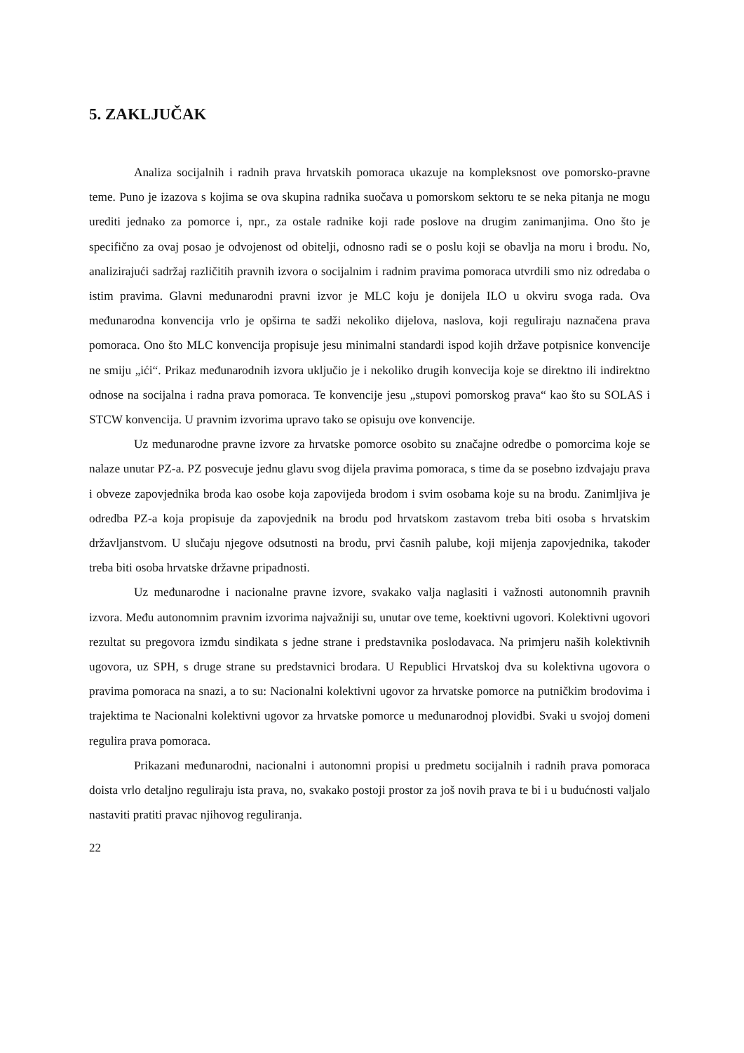5. ZAKLJUČAK
Analiza socijalnih i radnih prava hrvatskih pomoraca ukazuje na kompleksnost ove pomorsko-pravne teme. Puno je izazova s kojima se ova skupina radnika suočava u pomorskom sektoru te se neka pitanja ne mogu urediti jednako za pomorce i, npr., za ostale radnike koji rade poslove na drugim zanimanjima. Ono što je specifično za ovaj posao je odvojenost od obitelji, odnosno radi se o poslu koji se obavlja na moru i brodu. No, analizirajući sadržaj različitih pravnih izvora o socijalnim i radnim pravima pomoraca utvrdili smo niz odredaba o istim pravima. Glavni međunarodni pravni izvor je MLC koju je donijela ILO u okviru svoga rada. Ova međunarodna konvencija vrlo je opširna te sadži nekoliko dijelova, naslova, koji reguliraju naznačena prava pomoraca. Ono što MLC konvencija propisuje jesu minimalni standardi ispod kojih države potpisnice konvencije ne smiju „ići“. Prikaz međunarodnih izvora uključio je i nekoliko drugih konvecija koje se direktno ili indirektno odnose na socijalna i radna prava pomoraca. Te konvencije jesu „stupovi pomorskog prava“ kao što su SOLAS i STCW konvencija. U pravnim izvorima upravo tako se opisuju ove konvencije.
Uz međunarodne pravne izvore za hrvatske pomorce osobito su značajne odredbe o pomorcima koje se nalaze unutar PZ-a. PZ posvecuje jednu glavu svog dijela pravima pomoraca, s time da se posebno izdvajaju prava i obveze zapovjednika broda kao osobe koja zapovijeda brodom i svim osobama koje su na brodu. Zanimljiva je odredba PZ-a koja propisuje da zapovjednik na brodu pod hrvatskom zastavom treba biti osoba s hrvatskim državljanstvom. U slučaju njegove odsutnosti na brodu, prvi časnih palube, koji mijenja zapovjednika, također treba biti osoba hrvatske državne pripadnosti.
Uz međunarodne i nacionalne pravne izvore, svakako valja naglasiti i važnosti autonomnih pravnih izvora. Među autonomnim pravnim izvorima najvažniji su, unutar ove teme, koektivni ugovori. Kolektivni ugovori rezultat su pregovora izmđu sindikata s jedne strane i predstavnika poslodavaca. Na primjeru naših kolektivnih ugovora, uz SPH, s druge strane su predstavnici brodara. U Republici Hrvatskoj dva su kolektivna ugovora o pravima pomoraca na snazi, a to su: Nacionalni kolektivni ugovor za hrvatske pomorce na putničkim brodovima i trajektima te Nacionalni kolektivni ugovor za hrvatske pomorce u međunarodnoj plovidbi. Svaki u svojoj domeni regulira prava pomoraca.
Prikazani međunarodni, nacionalni i autonomni propisi u predmetu socijalnih i radnih prava pomoraca doista vrlo detaljno reguliraju ista prava, no, svakako postoji prostor za još novih prava te bi i u budućnosti valjalo nastaviti pratiti pravac njihovog reguliranja.
22